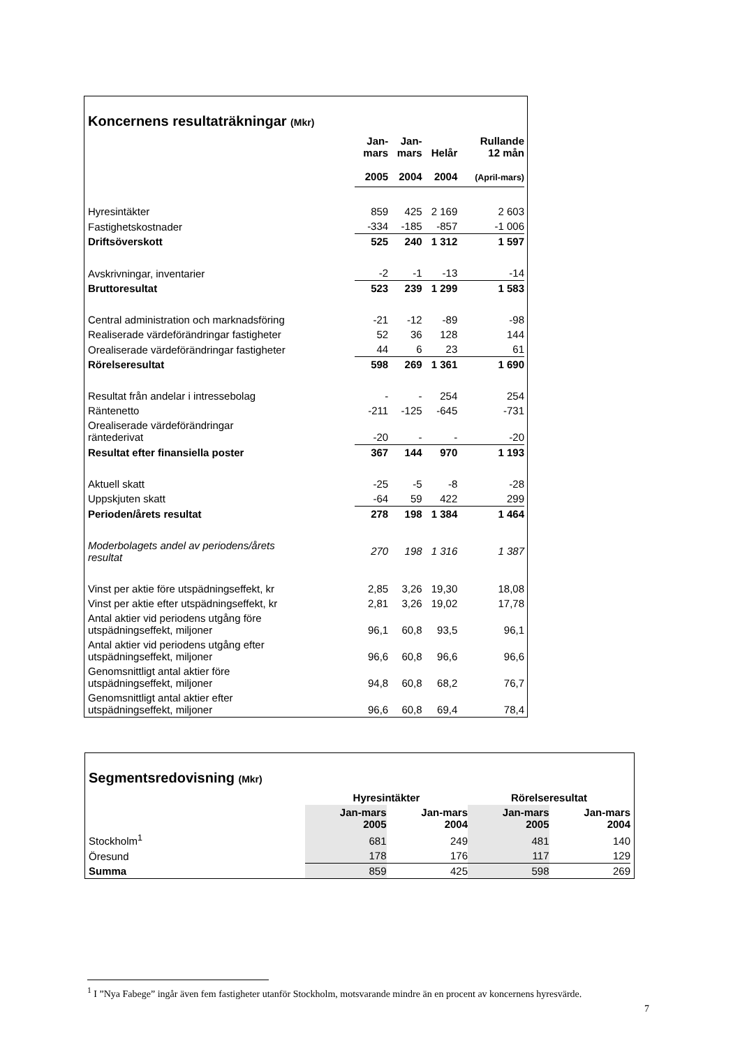Koncernens resultaträkningar (Mkr)
| | Jan- mars 2005 | Jan- mars 2004 | Helår 2004 | Rullande 12 mån (April-mars) |
| --- | --- | --- | --- | --- |
| Hyresintäkter | 859 | 425 | 2 169 | 2 603 |
| Fastighetskostnader | -334 | -185 | -857 | -1 006 |
| Driftsöverskott | 525 | 240 | 1 312 | 1 597 |
| Avskrivningar, inventarier | -2 | -1 | -13 | -14 |
| Bruttoresultat | 523 | 239 | 1 299 | 1 583 |
| Central administration och marknadsföring | -21 | -12 | -89 | -98 |
| Realiserade värdeförändringar fastigheter | 52 | 36 | 128 | 144 |
| Orealiserade värdeförändringar fastigheter | 44 | 6 | 23 | 61 |
| Rörelseresultat | 598 | 269 | 1 361 | 1 690 |
| Resultat från andelar i intressebolag | - | - | 254 | 254 |
| Räntenetto | -211 | -125 | -645 | -731 |
| Orealiserade värdeförändringar räntederivat | -20 | - | - | -20 |
| Resultat efter finansiella poster | 367 | 144 | 970 | 1 193 |
| Aktuell skatt | -25 | -5 | -8 | -28 |
| Uppskjuten skatt | -64 | 59 | 422 | 299 |
| Perioden/årets resultat | 278 | 198 | 1 384 | 1 464 |
| Moderbolagets andel av periodens/årets resultat | 270 | 198 | 1 316 | 1 387 |
| Vinst per aktie före utspädningseffekt, kr | 2,85 | 3,26 | 19,30 | 18,08 |
| Vinst per aktie efter utspädningseffekt, kr | 2,81 | 3,26 | 19,02 | 17,78 |
| Antal aktier vid periodens utgång före utspädningseffekt, miljoner | 96,1 | 60,8 | 93,5 | 96,1 |
| Antal aktier vid periodens utgång efter utspädningseffekt, miljoner | 96,6 | 60,8 | 96,6 | 96,6 |
| Genomsnittligt antal aktier före utspädningseffekt, miljoner | 94,8 | 60,8 | 68,2 | 76,7 |
| Genomsnittligt antal aktier efter utspädningseffekt, miljoner | 96,6 | 60,8 | 69,4 | 78,4 |
Segmentsredovisning (Mkr)
| | Hyresintäkter | | Rörelseresultat | |
| --- | --- | --- | --- | --- |
| | Jan-mars 2005 | Jan-mars 2004 | Jan-mars 2005 | Jan-mars 2004 |
| Stockholm<sup>1</sup> | 681 | 249 | 481 | 140 |
| Öresund | 178 | 176 | 117 | 129 |
| Summa | 859 | 425 | 598 | 269 |
<sup>1</sup> I ”Nya Fabege” ingår även fem fastigheter utanför Stockholm, motsvarande mindre än en procent av koncernens hyresvärde.
7